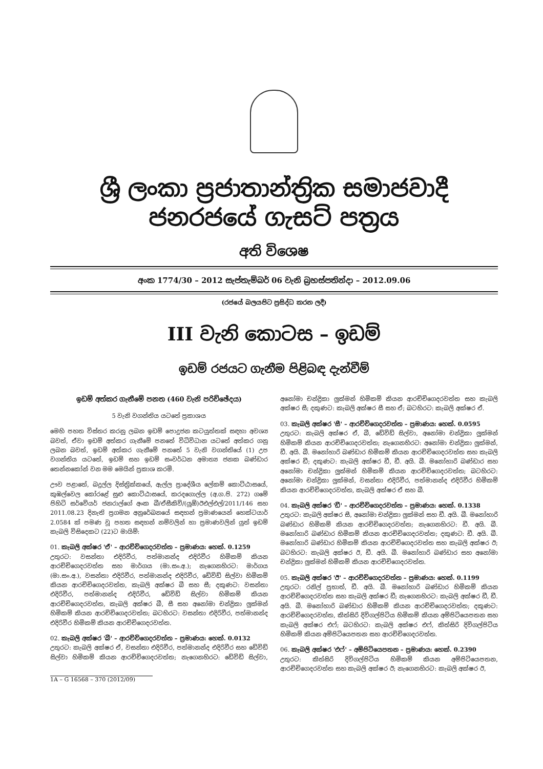ශ්‍රී ලංකා ප්‍රජාතාන්ත්‍රික සමාජවාදී ජනරජයේ ගැසට් පත්‍රය
අති විශෙෂ
අංක 1774/30 – 2012 සැප්තැම්බර් 06 වැනි බ්‍රහස්පතින්දා – 2012.09.06
(රජයේ බලයපිට ප්‍රසිද්ධ කරන ලදී)
III වැනි කොටස – ඉඩම්
ඉඩම් රජයට ගැනීම පිළිබඳ දැන්වීම්
ඉඩම් අත්කර ගැනීමේ පනත (460 වැනි පරිච්ඡේදය)
5 වැනි වගන්තිය යටතේ ප්‍රකාශය
මෙහි පහත විස්තර කරනු ලබන ඉඩම් පොදුජන කටයුත්තක් සඳහා අවශ්‍ය බවත්, ඒවා ඉඩම් අත්කර ගැනීමේ පනතේ විධිවිධාන යටතේ අත්කර ගනු ලබන බවත්, ඉඩම් අත්කර ගැනීමේ පනතේ 5 වැනි වගන්තියේ (1) උප වගන්තිය යටතේ, ඉඩම් සහ ඉඩම් සංවර්ධන අමාත්‍ය ජනක බණ්ඩාර තෙන්නකෝන් වන මම මෙයින් ප්‍රකාශ කරමි.
ඌව පළාතේ, බදුල්ල දිස්ත්‍රික්කයේ, ඇල්ල ප්‍රාදේශීය ලේකම් කොට්ඨාසයේ, කුඹල්වෙල කෝරළේ සුළු කොට්ඨාසයේ, කරදගොල්ල (අ.ග.පි. 272) ගමේ පිහිටි සර්වේයර් ජනරාල්ගේ අංක බී/ඒසීකිව්/(යූඕ)ඊඑල්එල්/2011/146 සහ 2011.08.23 දිනැති ප්‍රගමන අනුරේඛනයේ සඳහන් ප්‍රමාණයෙන් හෙක්ටයාර් 2.0584 ක් පමණ වූ පහත සඳහන් නම්වලින් හා ප්‍රමාණවලින් යුත් ඉඩම් කැබලි විසිදෙකට (22)ට මායිම්:
01. කැබලි අක්ෂර 'ඒ' – ආරච්චිගෙදරවත්ත – ප්‍රමාණය: හෙක්. 0.1259
උතුරට: වසන්තා එදිරිවීර, පත්මානන්ද එදිරිවීර හිමිකම් කියන ආරච්චිගෙදරවත්ත සහ මාර්ගය (මා.සං.අ.); නැගෙනහිරට: මාර්ගය (මා.සං.අ.), වසන්තා එදිරිවීර, පත්මානන්ද එදිරිවීර, ඩේවිඩ් සිල්වා හිමිකම් කියන ආරච්චිගෙදරවත්ත, කැබලි අක්ෂර බී සහ සී; දකුණට: වසන්තා එදිරිවීර, පත්මානන්ද එදිරිවීර, ඩේවිඩ් සිල්වා හිමිකම් කියන ආරච්චිගෙදරවත්ත, කැබලි අක්ෂර බී, සී සහ අනෝමා චන්ද්‍රිකා ලුක්මන් හිමිකම් කියන ආරච්චිගෙදරවත්ත; බටහිරට: වසන්තා එදිරිවීර, පත්මානන්ද එදිරිවීර හිමිකම් කියන ආරච්චිගෙදරවත්ත.
02. කැබලි අක්ෂර 'බී' – ආරච්චිගෙදරවත්ත – ප්‍රමාණය: හෙක්. 0.0132
උතුරට: කැබලි අක්ෂර ඒ, වසන්තා එදිරිවීර, පත්මානන්ද එදිරිවීර සහ ඩේවිඩ් සිල්වා හිමිකම් කියන ආරච්චිගෙදරවත්ත; නැගෙනහිරට: ඩේවිඩ් සිල්වා, අනෝමා චන්ද්‍රිකා ලුක්මන් හිමිකම් කියන ආරච්චිගෙදරවත්ත සහ කැබලි අක්ෂර සී; දකුණට: කැබලි අක්ෂර සී සහ ඒ; බටහිරට: කැබලි අක්ෂර ඒ.
03. කැබලි අක්ෂර 'සී' – ආරච්චිගෙදරවත්ත – ප්‍රමාණය: හෙක්. 0.0595
උතුරට: කැබලි අක්ෂර ඒ, බී, ඩේවිඩ් සිල්වා, අනෝමා චන්ද්‍රිකා ලුක්මන් හිමිකම් කියන ආරච්චිගෙදරවත්ත; නැගෙනහිරට: අනෝමා චන්ද්‍රිකා ලුක්මන්, ඩී. අයි. බී. මනෝහාරි බණ්ඩාර හිමිකම් කියන ආරච්චිගෙදරවත්ත සහ කැබලි අක්ෂර ඩී; දකුණට: කැබලි අක්ෂර ඩී, ඩී. අයි. බී. මනෝහාරි බණ්ඩාර සහ අනෝමා චන්ද්‍රිකා ලුක්මන් හිමිකම් කියන ආරච්චිගෙදරවත්ත; බටහිරට: අනෝමා චන්ද්‍රිකා ලුක්මන්, වසන්තා එදිරිවීර, පත්මානන්ද එදිරිවීර හිමිකම් කියන ආරච්චිගෙදරවත්ත, කැබලි අක්ෂර ඒ සහ බී.
04. කැබලි අක්ෂර 'ඩී' – ආරච්චිගෙදරවත්ත – ප්‍රමාණය: හෙක්. 0.1338
උතුරට: කැබලි අක්ෂර සී, අනෝමා චන්ද්‍රිකා ලුක්මන් සහ ඩී. අයි. බී. මනෝහාරි බණ්ඩාර හිමිකම් කියන ආරච්චිගෙදරවත්ත; නැගෙනහිරට: ඩී. අයි. බී. මනෝහාරි බණ්ඩාර හිමිකම් කියන ආරච්චිගෙදරවත්ත; දකුණට: ඩී. අයි. බී. මනෝහාරි බණ්ඩාර හිමිකම් කියන ආරච්චිගෙදරවත්ත සහ කැබලි අක්ෂර ඊ; බටහිරට: කැබලි අක්ෂර ඊ, ඩී. අයි. බී. මනෝහාරි බණ්ඩාර සහ අනෝමා චන්ද්‍රිකා ලුක්මන් හිමිකම් කියන ආරච්චිගෙදරවත්ත.
05. කැබලි අක්ෂර 'ඊ' – ආරච්චිගෙදරවත්ත – ප්‍රමාණය: හෙක්. 0.1199
උතුරට: රනිල් ප්‍රභාත්, ඩී. අයි. බී. මනෝහාරි බණ්ඩාර හිමිකම් කියන ආරච්චිගෙදරවත්ත සහ කැබලි අක්ෂර ඩී; නැගෙනහිරට: කැබලි අක්ෂර ඩී, ඩී. අයි. බී. මනෝහාරි බණ්ඩාර හිමිකම් කියන ආරච්චිගෙදරවත්ත; දකුණට: ආරච්චිගෙදරවත්ත, කිත්සිරි දිවිගල්පිටිය හිමිකම් කියන අම්පිටියෙපතන සහ කැබලි අක්ෂර එෆ්; බටහිරට: කැබලි අක්ෂර එෆ්, කිත්සිරි දිවිගල්පිටිය හිමිකම් කියන අම්පිටියෙපතන සහ ආරච්චිගෙදරවත්ත.
06. කැබලි අක්ෂර 'එෆ්' – අම්පිටියෙපතන – ප්‍රමාණය: හෙක්. 0.2390
උතුරට: කිත්සිරි දිවිගල්පිටිය හිමිකම් කියන අම්පිටියෙපතන, ආරච්චිගෙදරවත්ත සහ කැබලි අක්ෂර ඊ; නැගෙනහිරට: කැබලි අක්ෂර ඊ,
1A – G 16568 – 370 (2012/09)